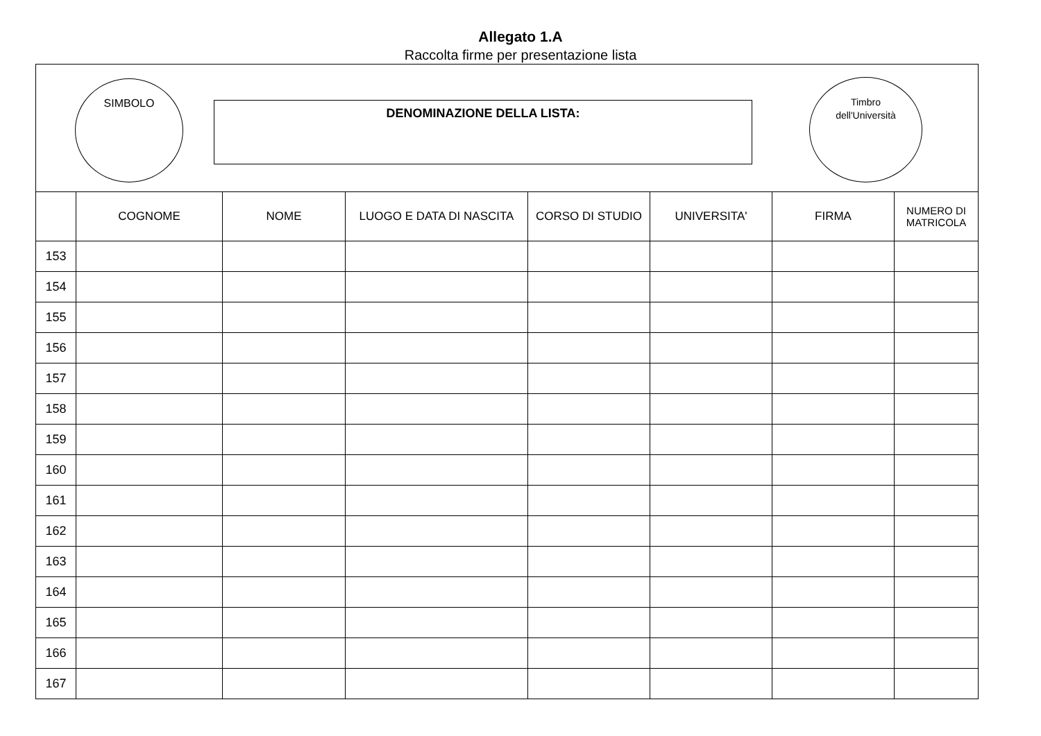Allegato 1.A
Raccolta firme per presentazione lista
SIMBOLO
DENOMINAZIONE DELLA LISTA:
Timbro
dell'Università
| | COGNOME | NOME | LUOGO E DATA DI NASCITA | CORSO DI STUDIO | UNIVERSITA' | FIRMA | NUMERO DI MATRICOLA |
| --- | --- | --- | --- | --- | --- | --- | --- |
| 153 | | | | | | | |
| 154 | | | | | | | |
| 155 | | | | | | | |
| 156 | | | | | | | |
| 157 | | | | | | | |
| 158 | | | | | | | |
| 159 | | | | | | | |
| 160 | | | | | | | |
| 161 | | | | | | | |
| 162 | | | | | | | |
| 163 | | | | | | | |
| 164 | | | | | | | |
| 165 | | | | | | | |
| 166 | | | | | | | |
| 167 | | | | | | | |